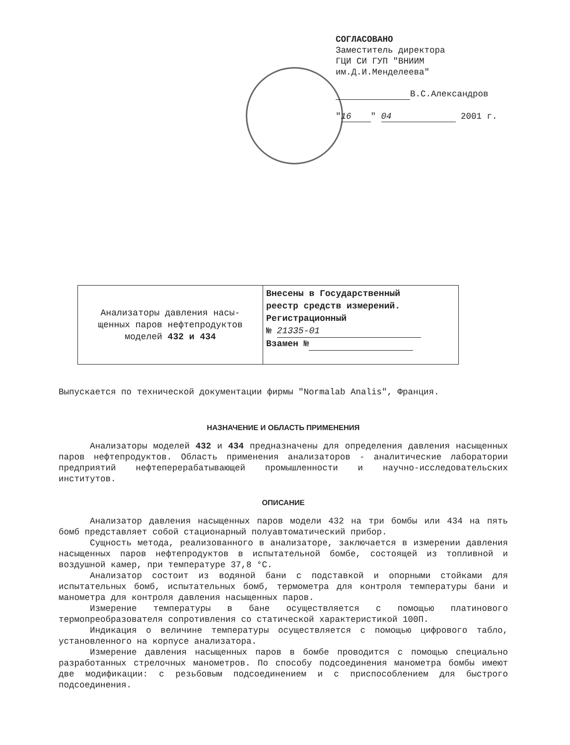СОГЛАСОВАНО
Заместитель директора
ГЦИ СИ ГУП "ВНИИМ
им.Д.И.Менделеева"
В.С.Александров
" 16 " 04 2001 г.
| Анализаторы давления насы- щенных паров нефтепродуктов моделей 432 и 434 | Внесены в Государственный реестр средств измерений. Регистрационный № 21335-01 Взамен № |
Выпускается по технической документации фирмы "Normalab Analis", Франция.
НАЗНАЧЕНИЕ И ОБЛАСТЬ ПРИМЕНЕНИЯ
Анализаторы моделей 432 и 434 предназначены для определения давления насыщенных паров нефтепродуктов. Область применения анализаторов - аналитические лаборатории предприятий нефтеперерабатывающей промышленности и научно-исследовательских институтов.
ОПИСАНИЕ
Анализатор давления насыщенных паров модели 432 на три бомбы или 434 на пять бомб представляет собой стационарный полуавтоматический прибор.
Сущность метода, реализованного в анализаторе, заключается в измерении давления насыщенных паров нефтепродуктов в испытательной бомбе, состоящей из топливной и воздушной камер, при температуре 37,8 °С.
Анализатор состоит из водяной бани с подставкой и опорными стойками для испытательных бомб, испытательных бомб, термометра для контроля температуры бани и манометра для контроля давления насыщенных паров.
Измерение температуры в бане осуществляется с помощью платинового термопреобразователя сопротивления со статической характеристикой 100П.
Индикация о величине температуры осуществляется с помощью цифрового табло, установленного на корпусе анализатора.
Измерение давления насыщенных паров в бомбе проводится с помощью специально разработанных стрелочных манометров. По способу подсоединения манометра бомбы имеют две модификации: с резьбовым подсоединением и с приспособлением для быстрого подсоединения.